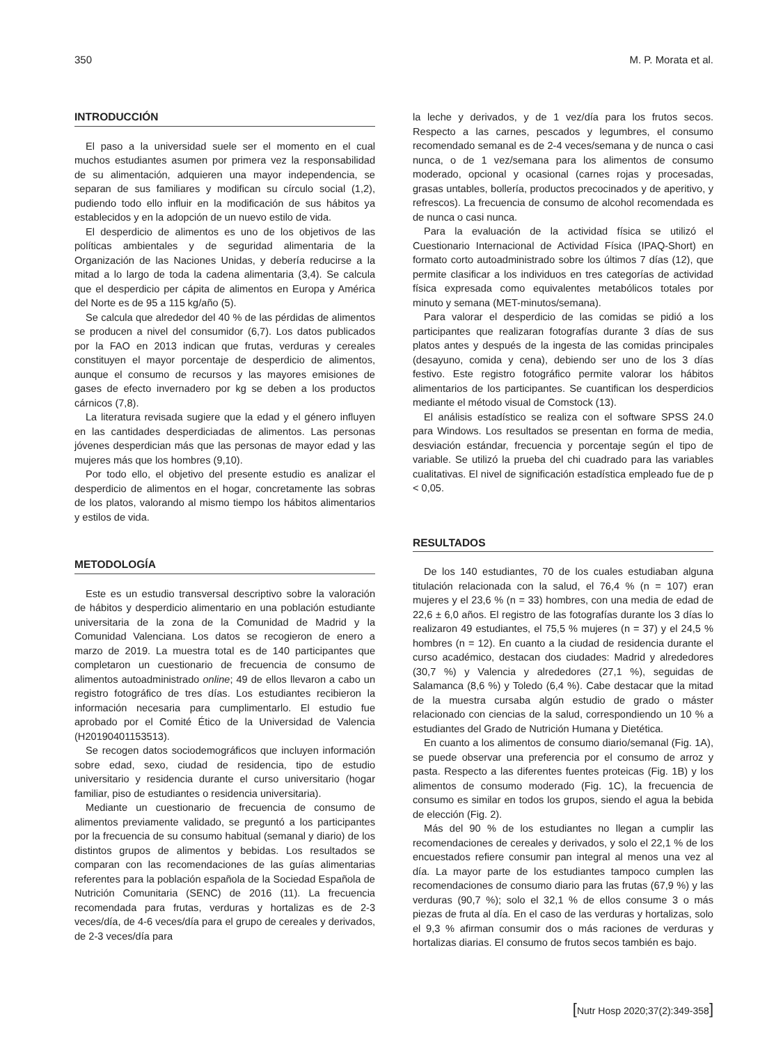350 M. P. Morata et al.
INTRODUCCIÓN
El paso a la universidad suele ser el momento en el cual muchos estudiantes asumen por primera vez la responsabilidad de su alimentación, adquieren una mayor independencia, se separan de sus familiares y modifican su círculo social (1,2), pudiendo todo ello influir en la modificación de sus hábitos ya establecidos y en la adopción de un nuevo estilo de vida.
El desperdicio de alimentos es uno de los objetivos de las políticas ambientales y de seguridad alimentaria de la Organización de las Naciones Unidas, y debería reducirse a la mitad a lo largo de toda la cadena alimentaria (3,4). Se calcula que el desperdicio per cápita de alimentos en Europa y América del Norte es de 95 a 115 kg/año (5).
Se calcula que alrededor del 40 % de las pérdidas de alimentos se producen a nivel del consumidor (6,7). Los datos publicados por la FAO en 2013 indican que frutas, verduras y cereales constituyen el mayor porcentaje de desperdicio de alimentos, aunque el consumo de recursos y las mayores emisiones de gases de efecto invernadero por kg se deben a los productos cárnicos (7,8).
La literatura revisada sugiere que la edad y el género influyen en las cantidades desperdiciadas de alimentos. Las personas jóvenes desperdician más que las personas de mayor edad y las mujeres más que los hombres (9,10).
Por todo ello, el objetivo del presente estudio es analizar el desperdicio de alimentos en el hogar, concretamente las sobras de los platos, valorando al mismo tiempo los hábitos alimentarios y estilos de vida.
METODOLOGÍA
Este es un estudio transversal descriptivo sobre la valoración de hábitos y desperdicio alimentario en una población estudiante universitaria de la zona de la Comunidad de Madrid y la Comunidad Valenciana. Los datos se recogieron de enero a marzo de 2019. La muestra total es de 140 participantes que completaron un cuestionario de frecuencia de consumo de alimentos autoadministrado online; 49 de ellos llevaron a cabo un registro fotográfico de tres días. Los estudiantes recibieron la información necesaria para cumplimentarlo. El estudio fue aprobado por el Comité Ético de la Universidad de Valencia (H20190401153513).
Se recogen datos sociodemográficos que incluyen información sobre edad, sexo, ciudad de residencia, tipo de estudio universitario y residencia durante el curso universitario (hogar familiar, piso de estudiantes o residencia universitaria).
Mediante un cuestionario de frecuencia de consumo de alimentos previamente validado, se preguntó a los participantes por la frecuencia de su consumo habitual (semanal y diario) de los distintos grupos de alimentos y bebidas. Los resultados se comparan con las recomendaciones de las guías alimentarias referentes para la población española de la Sociedad Española de Nutrición Comunitaria (SENC) de 2016 (11). La frecuencia recomendada para frutas, verduras y hortalizas es de 2-3 veces/día, de 4-6 veces/día para el grupo de cereales y derivados, de 2-3 veces/día para
la leche y derivados, y de 1 vez/día para los frutos secos. Respecto a las carnes, pescados y legumbres, el consumo recomendado semanal es de 2-4 veces/semana y de nunca o casi nunca, o de 1 vez/semana para los alimentos de consumo moderado, opcional y ocasional (carnes rojas y procesadas, grasas untables, bollería, productos precocinados y de aperitivo, y refrescos). La frecuencia de consumo de alcohol recomendada es de nunca o casi nunca.
Para la evaluación de la actividad física se utilizó el Cuestionario Internacional de Actividad Física (IPAQ-Short) en formato corto autoadministrado sobre los últimos 7 días (12), que permite clasificar a los individuos en tres categorías de actividad física expresada como equivalentes metabólicos totales por minuto y semana (MET-minutos/semana).
Para valorar el desperdicio de las comidas se pidió a los participantes que realizaran fotografías durante 3 días de sus platos antes y después de la ingesta de las comidas principales (desayuno, comida y cena), debiendo ser uno de los 3 días festivo. Este registro fotográfico permite valorar los hábitos alimentarios de los participantes. Se cuantifican los desperdicios mediante el método visual de Comstock (13).
El análisis estadístico se realiza con el software SPSS 24.0 para Windows. Los resultados se presentan en forma de media, desviación estándar, frecuencia y porcentaje según el tipo de variable. Se utilizó la prueba del chi cuadrado para las variables cualitativas. El nivel de significación estadística empleado fue de p < 0,05.
RESULTADOS
De los 140 estudiantes, 70 de los cuales estudiaban alguna titulación relacionada con la salud, el 76,4 % (n = 107) eran mujeres y el 23,6 % (n = 33) hombres, con una media de edad de 22,6 ± 6,0 años. El registro de las fotografías durante los 3 días lo realizaron 49 estudiantes, el 75,5 % mujeres (n = 37) y el 24,5 % hombres (n = 12). En cuanto a la ciudad de residencia durante el curso académico, destacan dos ciudades: Madrid y alrededores (30,7 %) y Valencia y alrededores (27,1 %), seguidas de Salamanca (8,6 %) y Toledo (6,4 %). Cabe destacar que la mitad de la muestra cursaba algún estudio de grado o máster relacionado con ciencias de la salud, correspondiendo un 10 % a estudiantes del Grado de Nutrición Humana y Dietética.
En cuanto a los alimentos de consumo diario/semanal (Fig. 1A), se puede observar una preferencia por el consumo de arroz y pasta. Respecto a las diferentes fuentes proteicas (Fig. 1B) y los alimentos de consumo moderado (Fig. 1C), la frecuencia de consumo es similar en todos los grupos, siendo el agua la bebida de elección (Fig. 2).
Más del 90 % de los estudiantes no llegan a cumplir las recomendaciones de cereales y derivados, y solo el 22,1 % de los encuestados refiere consumir pan integral al menos una vez al día. La mayor parte de los estudiantes tampoco cumplen las recomendaciones de consumo diario para las frutas (67,9 %) y las verduras (90,7 %); solo el 32,1 % de ellos consume 3 o más piezas de fruta al día. En el caso de las verduras y hortalizas, solo el 9,3 % afirman consumir dos o más raciones de verduras y hortalizas diarias. El consumo de frutos secos también es bajo.
[Nutr Hosp 2020;37(2):349-358]